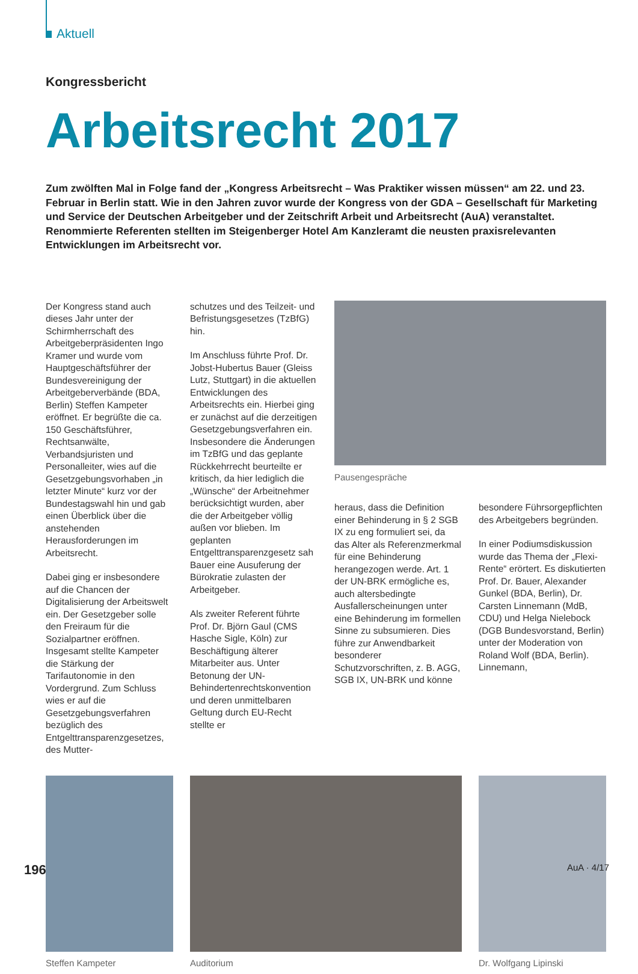Aktuell
Kongressbericht
Arbeitsrecht 2017
Zum zwölften Mal in Folge fand der „Kongress Arbeitsrecht – Was Praktiker wissen müssen“ am 22. und 23. Februar in Berlin statt. Wie in den Jahren zuvor wurde der Kongress von der GDA – Gesellschaft für Marketing und Service der Deutschen Arbeitgeber und der Zeitschrift Arbeit und Arbeitsrecht (AuA) veranstaltet. Renommierte Referenten stellten im Steigenberger Hotel Am Kanzleramt die neusten praxisrelevanten Entwicklungen im Arbeitsrecht vor.
Der Kongress stand auch dieses Jahr unter der Schirmherrschaft des Arbeitgeberpräsidenten Ingo Kramer und wurde vom Hauptgeschäftsführer der Bundesvereinigung der Arbeitgeberverbände (BDA, Berlin) Steffen Kampeter eröffnet. Er begrüßte die ca. 150 Geschäftsführer, Rechtsanwälte, Verbandsjuristen und Personalleiter, wies auf die Gesetzgebungsvorhaben „in letzter Minute“ kurz vor der Bundestagswahl hin und gab einen Überblick über die anstehenden Herausforderungen im Arbeitsrecht.
Dabei ging er insbesondere auf die Chancen der Digitalisierung der Arbeitswelt ein. Der Gesetzgeber solle den Freiraum für die Sozialpartner eröffnen. Insgesamt stellte Kampeter die Stärkung der Tarifautonomie in den Vordergrund. Zum Schluss wies er auf die Gesetzgebungsverfahren bezüglich des Entgelttransparenzgesetzes, des Mutter-
schutzes und des Teilzeit- und Befristungsgesetzes (TzBfG) hin.
Im Anschluss führte Prof. Dr. Jobst-Hubertus Bauer (Gleiss Lutz, Stuttgart) in die aktuellen Entwicklungen des Arbeitsrechts ein. Hierbei ging er zunächst auf die derzeitigen Gesetzgebungsverfahren ein. Insbesondere die Änderungen im TzBfG und das geplante Rückkehrrecht beurteilte er kritisch, da hier lediglich die „Wünsche“ der Arbeitnehmer berücksichtigt wurden, aber die der Arbeitgeber völlig außen vor blieben. Im geplanten Entgelttransparenzgesetz sah Bauer eine Ausuferung der Bürokratie zulasten der Arbeitgeber.
Als zweiter Referent führte Prof. Dr. Björn Gaul (CMS Hasche Sigle, Köln) zur Beschäftigung älterer Mitarbeiter aus. Unter Betonung der UN-Behindertenrechtskonvention und deren unmittelbaren Geltung durch EU-Recht stellte er
Pausengespräche
heraus, dass die Definition einer Behinderung in § 2 SGB IX zu eng formuliert sei, da das Alter als Referenzmerkmal für eine Behinderung herangezogen werde. Art. 1 der UN-BRK ermögliche es, auch altersbedingte Ausfallerscheinungen unter eine Behinderung im formellen Sinne zu subsumieren. Dies führe zur Anwendbarkeit besonderer Schutzvorschriften, z. B. AGG, SGB IX, UN-BRK und könne
besondere Führsorgepflichten des Arbeitgebers begründen.
In einer Podiumsdiskussion wurde das Thema der „Flexi-Rente“ erörtert. Es diskutierten Prof. Dr. Bauer, Alexander Gunkel (BDA, Berlin), Dr. Carsten Linnemann (MdB, CDU) und Helga Nielebock (DGB Bundesvorstand, Berlin) unter der Moderation von Roland Wolf (BDA, Berlin). Linnemann,
Steffen Kampeter Auditorium Dr. Wolfgang Lipinski
196 AuA · 4/17